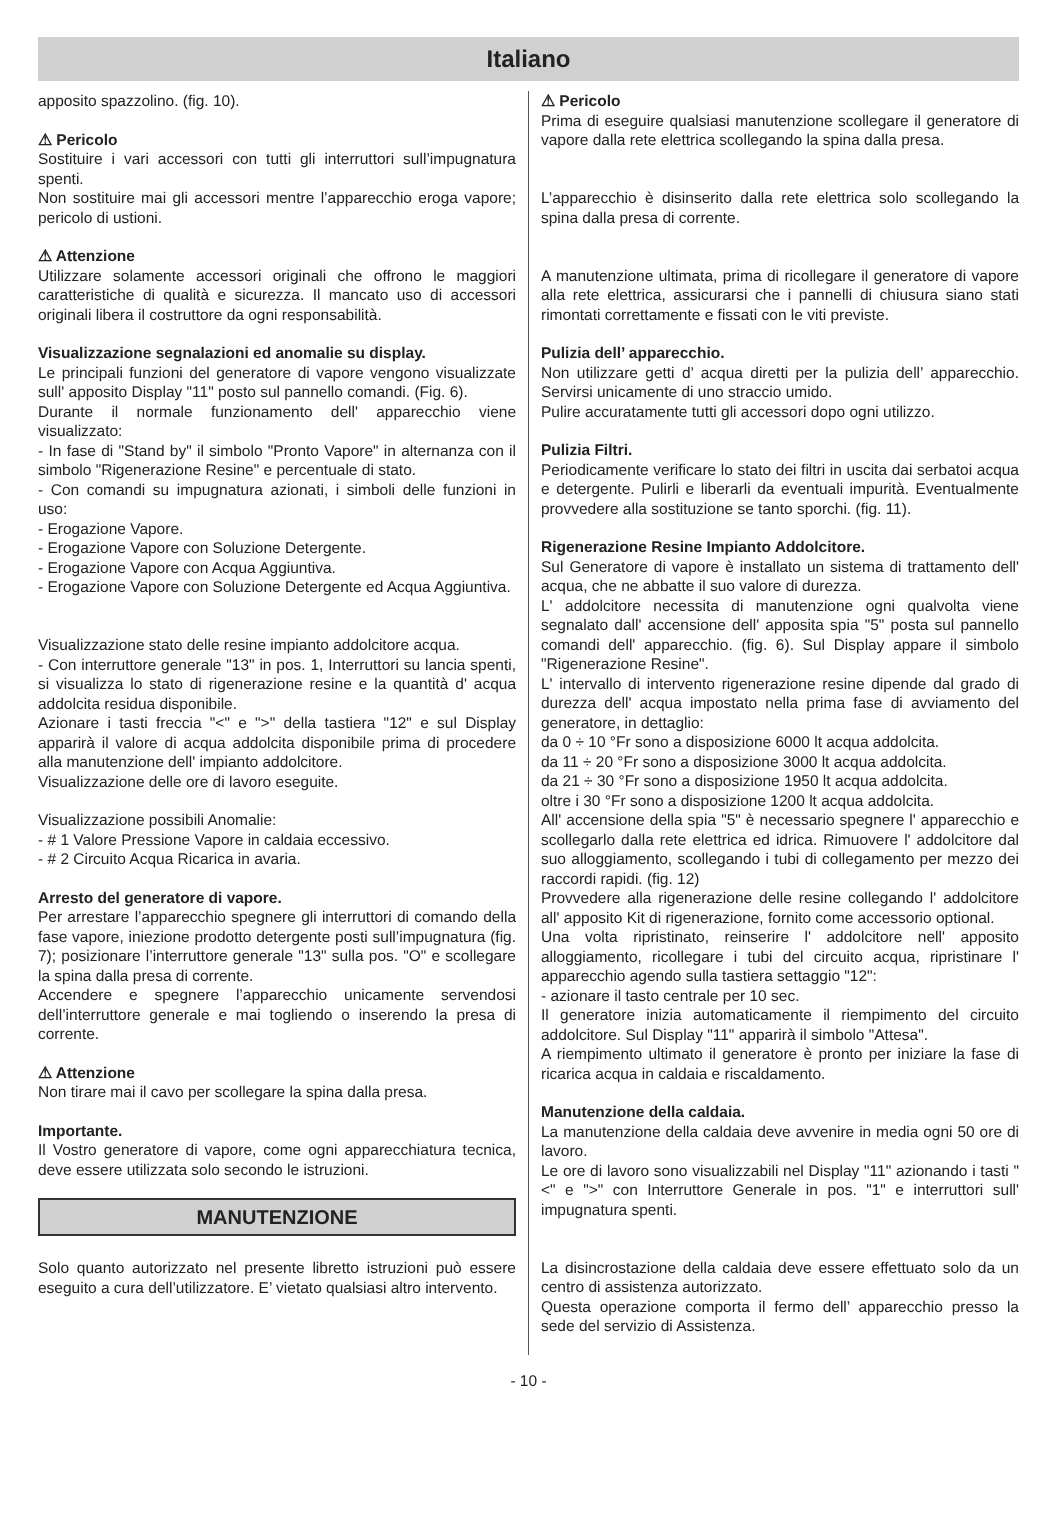Italiano
apposito spazzolino. (fig. 10).
⚠ Pericolo
Sostituire i vari accessori con tutti gli interruttori sull’impugnatura spenti.
Non sostituire mai gli accessori mentre l’apparecchio eroga vapore; pericolo di ustioni.
⚠ Attenzione
Utilizzare solamente accessori originali che offrono le maggiori caratteristiche di qualità e sicurezza. Il mancato uso di accessori originali libera il costruttore da ogni responsabilità.
Visualizzazione segnalazioni ed anomalie su display.
Le principali funzioni del generatore di vapore vengono visualizzate sull' apposito Display "11" posto sul pannello comandi. (Fig. 6).
Durante il normale funzionamento dell' apparecchio viene visualizzato:
- In fase di "Stand by" il simbolo "Pronto Vapore" in alternanza con il simbolo "Rigenerazione Resine" e percentuale di stato.
- Con comandi su impugnatura azionati, i simboli delle funzioni in uso:
- Erogazione Vapore.
- Erogazione Vapore con Soluzione Detergente.
- Erogazione Vapore con Acqua Aggiuntiva.
- Erogazione Vapore con Soluzione Detergente ed Acqua Aggiuntiva.
Visualizzazione stato delle resine impianto addolcitore acqua.
- Con interruttore generale "13" in pos. 1, Interruttori su lancia spenti, si visualizza lo stato di rigenerazione resine e la quantità d' acqua addolcita residua disponibile.
Azionare i tasti freccia "<" e ">" della tastiera "12" e sul Display apparirà il valore di acqua addolcita disponibile prima di procedere alla manutenzione dell' impianto addolcitore.
Visualizzazione delle ore di lavoro eseguite.
Visualizzazione possibili Anomalie:
- # 1 Valore Pressione Vapore in caldaia eccessivo.
- # 2 Circuito Acqua Ricarica in avaria.
Arresto del generatore di vapore.
Per arrestare l’apparecchio spegnere gli interruttori di comando della fase vapore, iniezione prodotto detergente posti sull’impugnatura (fig. 7); posizionare l’interruttore generale "13" sulla pos. "O" e scollegare la spina dalla presa di corrente.
Accendere e spegnere l’apparecchio unicamente servendosi dell’interruttore generale e mai togliendo o inserendo la presa di corrente.
⚠ Attenzione
Non tirare mai il cavo per scollegare la spina dalla presa.
Importante.
Il Vostro generatore di vapore, come ogni apparecchiatura tecnica, deve essere utilizzata solo secondo le istruzioni.
MANUTENZIONE
Solo quanto autorizzato nel presente libretto istruzioni può essere eseguito a cura dell’utilizzatore. E’ vietato qualsiasi altro intervento.
⚠ Pericolo
Prima di eseguire qualsiasi manutenzione scollegare il generatore di vapore dalla rete elettrica scollegando la spina dalla presa.
L’apparecchio è disinserito dalla rete elettrica solo scollegando la spina dalla presa di corrente.
A manutenzione ultimata, prima di ricollegare il generatore di vapore alla rete elettrica, assicurarsi che i pannelli di chiusura siano stati rimontati correttamente e fissati con le viti previste.
Pulizia dell’ apparecchio.
Non utilizzare getti d’ acqua diretti per la pulizia dell’ apparecchio. Servirsi unicamente di uno straccio umido.
Pulire accuratamente tutti gli accessori dopo ogni utilizzo.
Pulizia Filtri.
Periodicamente verificare lo stato dei filtri in uscita dai serbatoi acqua e detergente. Pulirli e liberarli da eventuali impurità. Eventualmente provvedere alla sostituzione se tanto sporchi. (fig. 11).
Rigenerazione Resine Impianto Addolcitore.
Sul Generatore di vapore è installato un sistema di trattamento dell' acqua, che ne abbatte il suo valore di durezza.
L' addolcitore necessita di manutenzione ogni qualvolta viene segnalato dall' accensione dell' apposita spia "5" posta sul pannello comandi dell' apparecchio. (fig. 6). Sul Display appare il simbolo "Rigenerazione Resine".
L' intervallo di intervento rigenerazione resine dipende dal grado di durezza dell' acqua impostato nella prima fase di avviamento del generatore, in dettaglio:
da 0 ÷ 10 °Fr sono a disposizione 6000 lt acqua addolcita.
da 11 ÷ 20 °Fr sono a disposizione 3000 lt acqua addolcita.
da 21 ÷ 30 °Fr sono a disposizione 1950 lt acqua addolcita.
oltre i 30 °Fr sono a disposizione 1200 lt acqua addolcita.
All' accensione della spia "5" è necessario spegnere l' apparecchio e scollegarlo dalla rete elettrica ed idrica. Rimuovere l' addolcitore dal suo alloggiamento, scollegando i tubi di collegamento per mezzo dei raccordi rapidi. (fig. 12)
Provvedere alla rigenerazione delle resine collegando l' addolcitore all' apposito Kit di rigenerazione, fornito come accessorio optional.
Una volta ripristinato, reinserire l' addolcitore nell' apposito alloggiamento, ricollegare i tubi del circuito acqua, ripristinare l' apparecchio agendo sulla tastiera settaggio "12":
- azionare il tasto centrale per 10 sec.
Il generatore inizia automaticamente il riempimento del circuito addolcitore. Sul Display "11" apparirà il simbolo "Attesa".
A riempimento ultimato il generatore è pronto per iniziare la fase di ricarica acqua in caldaia e riscaldamento.
Manutenzione della caldaia.
La manutenzione della caldaia deve avvenire in media ogni 50 ore di lavoro.
Le ore di lavoro sono visualizzabili nel Display "11" azionando i tasti "<" e ">" con Interruttore Generale in pos. "1" e interruttori sull' impugnatura spenti.
La disincrostazione della caldaia deve essere effettuato solo da un centro di assistenza autorizzato.
Questa operazione comporta il fermo dell’ apparecchio presso la sede del servizio di Assistenza.
- 10 -